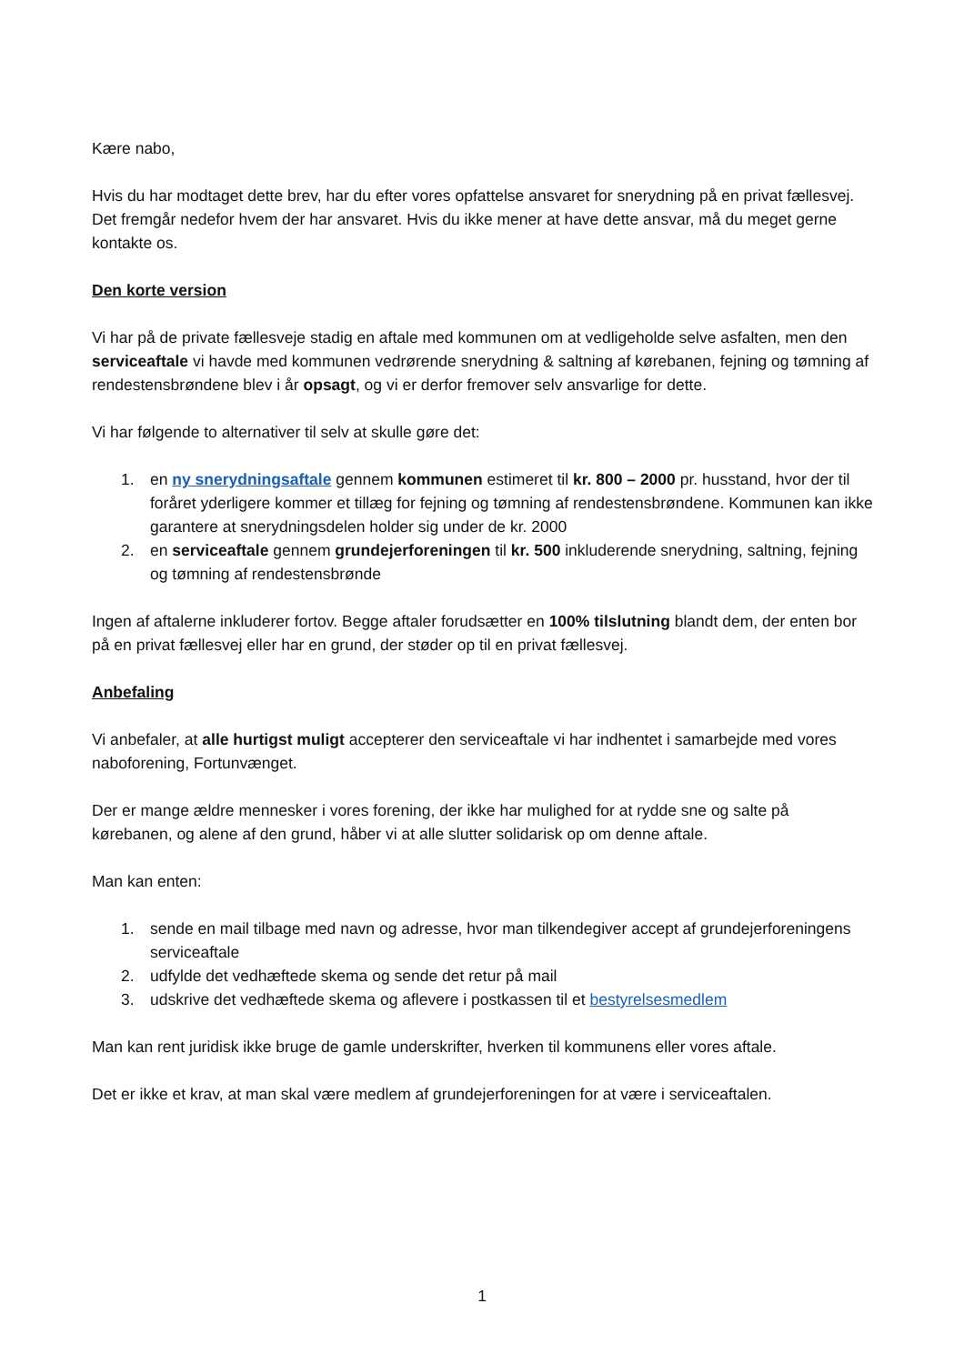Kære nabo,
Hvis du har modtaget dette brev, har du efter vores opfattelse ansvaret for snerydning på en privat fællesvej. Det fremgår nedefor hvem der har ansvaret. Hvis du ikke mener at have dette ansvar, må du meget gerne kontakte os.
Den korte version
Vi har på de private fællesveje stadig en aftale med kommunen om at vedligeholde selve asfalten, men den serviceaftale vi havde med kommunen vedrørende snerydning & saltning af kørebanen, fejning og tømning af rendestensbrøndene blev i år opsagt, og vi er derfor fremover selv ansvarlige for dette.
Vi har følgende to alternativer til selv at skulle gøre det:
1. en ny snerydningsaftale gennem kommunen estimeret til kr. 800 – 2000 pr. husstand, hvor der til foråret yderligere kommer et tillæg for fejning og tømning af rendestensbrøndene. Kommunen kan ikke garantere at snerydningsdelen holder sig under de kr. 2000
2. en serviceaftale gennem grundejerforeningen til kr. 500 inkluderende snerydning, saltning, fejning og tømning af rendestensbrønde
Ingen af aftalerne inkluderer fortov. Begge aftaler forudsætter en 100% tilslutning blandt dem, der enten bor på en privat fællesvej eller har en grund, der støder op til en privat fællesvej.
Anbefaling
Vi anbefaler, at alle hurtigst muligt accepterer den serviceaftale vi har indhentet i samarbejde med vores naboforening, Fortunvænget.
Der er mange ældre mennesker i vores forening, der ikke har mulighed for at rydde sne og salte på kørebanen, og alene af den grund, håber vi at alle slutter solidarisk op om denne aftale.
Man kan enten:
1. sende en mail tilbage med navn og adresse, hvor man tilkendegiver accept af grundejerforeningens serviceaftale
2. udfylde det vedhæftede skema og sende det retur på mail
3. udskrive det vedhæftede skema og aflevere i postkassen til et bestyrelsesmedlem
Man kan rent juridisk ikke bruge de gamle underskrifter, hverken til kommunens eller vores aftale.
Det er ikke et krav, at man skal være medlem af grundejerforeningen for at være i serviceaftalen.
1